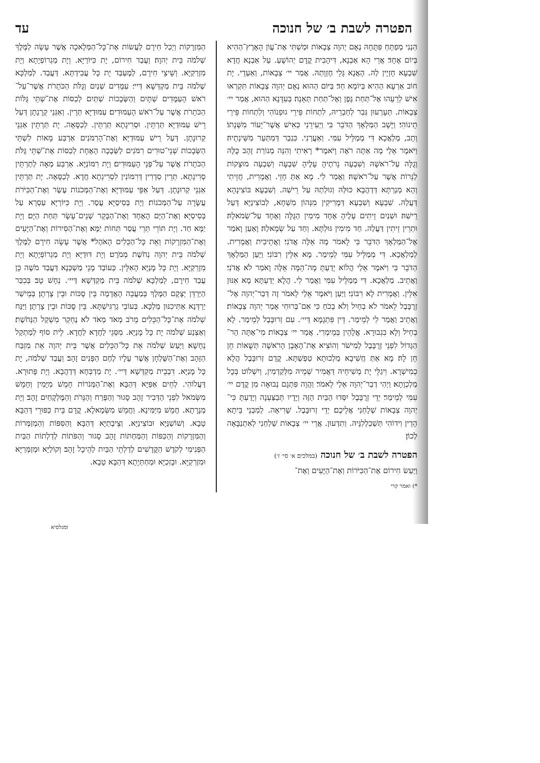הפטרה לשבת ב׳ של חנוכה עד
הִנְנִי מְפַתֵּחַ פִּתֻּחָהּ נְאֻם יְהוָה צְבָאוֹת וּמַשְׁתִּי אֶת־עֲוֹן הָאָרֶץ־הַהִיא בְּיוֹם אֶחָד׃ אֲרֵי הָא אַבְנָא, דִּיהָבִית קֳדָם יְהוֹשֻׁעַ. עַל אַבְנָא חֲדָא שִׁבְעָא חָזְיָין לַהּ. הָאֲנָא גָּלֵי חֶזְוָתַהּ. אֲמַר יי׳ צְבָאוֹת, וְאַעְדֵי. יָת חוֹב אַרְעָא הַהִיא בְּיוֹמָא חַד׃ בַּיּוֹם הַהוּא נְאֻם יְהוָה צְבָאוֹת תִּקְרְאוּ אִישׁ לְרֵעֵהוּ אֶל־תַּחַת גֶּפֶן וְאֶל־תַּחַת תְּאֵנָה׃ בְּעִדָּנָא הַהוּא, אֲמַר יי׳ צְבָאוֹת. תְּעָרְעוּן גְּבַר לְחַבְרֵיהּ, לִתְחוֹת פֵּירֵי גוּפְנוֹהִי וְלִתְחוֹת פֵּירֵי תֵינוֹהִי׃ וַיָּשָׁב הַמַּלְאָךְ הַדֹּבֵר בִּי וַיְעִירֵנִי כְּאִישׁ אֲשֶׁר־יֵעוֹר מִשְּׁנָתוֹ׃ וְתָב, מַלְאֲכָא דִּי מְמַלֵּיל עִמִּי. וְאַעֲרַנִי. כִּגְבַר דְּמִתְּעַר מִשֵּׁינְתֵיהּ׃ וַיֹּאמֶר אֵלַי מָה אַתָּה רֹאֶה וָיֹּאמֶר* רָאִיתִי וְהִנֵּה מְנוֹרַת זָהָב כֻּלָּהּ וְגֻלָּהּ עַל־רֹאשָׁהּ וְשִׁבְעָה נֵרֹתֶיהָ עָלֶיהָ שִׁבְעָה וְשִׁבְעָה מוּצָקוֹת לַנֵּרוֹת אֲשֶׁר עַל־רֹאשָׁהּ׃ וַאֲמַר לִי. מָא אַתְּ חָזֵי. וַאֲמָרִית, חֲזֵיתִי וְהָא מְנַרְתָּא דְּדַהֲבָא כּוּלַּהּ וְגוּלְתַהּ עַל רֵישַׁהּ. וְשִׁבְעָא בּוֹצִינָהָא דְּעֲלַהּ. שִׁבְעָא וְשִׁבְעָא דְּמָרִיקִין מִנְּהוֹן מִשְׁחָא, לְבוֹצִינַיָּא דְּעַל רֵישַׁהּ׃ וּשְׁנַיִם זֵיתִים עָלֶיהָ אֶחָד מִימִין הַגֻּלָּה וְאֶחָד עַל־שְׂמֹאלָהּ׃ וּתְרֵין זֵיתִין דַּעֲלַהּ. חַד מִימִין גּוּלְתָּא. וְחַד עַל שְׂמָאלַהּ׃ וָאַעַן וָאֹמַר אֶל־הַמַּלְאָךְ הַדֹּבֵר בִּי לֵאמֹר מָה אֵלֶּה אֲדֹנִי׃ וַאֲתֵיבִית וַאֲמָרִית. לְמַלְאֲכָא. דִּי מְמַלֵּיל עִמִּי לְמֵימַר. מָא אִלֵּין רִבּוֹנִי׃ וַיַּעַן הַמַּלְאָךְ הַדֹּבֵר בִּי וַיֹּאמֶר אֵלַי הֲלוֹא יָדַעְתָּ מָה־הֵמָּה אֵלֶּה וָאֹמַר לֹא אֲדֹנִי׃ וַאֲתֵיב. מַלְאֲכָא. דִּי מְמַלֵּיל עִמִּי וַאֲמַר לִי. הֲלָא יְדַעְתָּא מָא אִנּוּן אִלֵּין. וַאֲמָרִית לָא רִבּוֹנִי׃ וַיַּעַן וַיֹּאמֶר אֵלַי לֵאמֹר זֶה דְּבַר־יְהוָה אֶל־זְרֻבָּבֶל לֵאמֹר לֹא בְחַיִל וְלֹא בְכֹחַ כִּי אִם־בְּרוּחִי אָמַר יְהוָה צְבָאוֹת׃ וַאֲתֵיב וַאֲמַר לִי לְמֵימַר. דֵּין פִּתְגָמָא דַּיי׳. עִם זְרוּבָּבֶל לְמֵימַר. לָא בְחֵיל וְלָא בִגְבוּרָא. אֱלָהֵין בְּמֵימְרִי. אֲמַר יי׳ צְבָאוֹת׃ מִי־אַתָּה הַר־הַגָּדוֹל לִפְנֵי זְרֻבָּבֶל לְמִישֹׁר וְהוֹצִיא אֶת־הָאֶבֶן הָרֹאשָׁה תְּשֻׁאוֹת חֵן חֵן לָהּ׃ מָא אַתְּ חֲשִׁיבָא מַלְכוּתָא טַפְשְׁתָּא. קֳדָם זְרוּבָּבֶל הֲלָא כְמִישְׁרָא. וִיגַלֵּי יָת מְשִׁיחֵיהּ דַּאֲמִיר שְׁמֵיהּ מִלְּקַדְמִין, וְיִשְׁלוֹט בְּכָל מַלְכְוָתָא׃ וַיְהִי דְבַר־יְהוָה אֵלַי לֵאמֹר׃ וַהֲוָה פִּתְגָם נְבוּאָה מִן קֳדָם יי׳ עִמִּי לְמֵימַר׃ יְדֵי זְרֻבָּבֶל יִסְּדוּ הַבַּיִת הַזֶּה וְיָדָיו תְּבַצַּעְנָה וְיָדַעְתָּ כִּי־יְהוָה צְבָאוֹת שְׁלָחַנִי אֲלֵיכֶם׃ יְדֵי זְרוּבָּבֶל. שָׁרִיאָה. לְמִבְנֵי בֵּיתָא הָדֵין וִידוֹהִי תְּשַׁכְלְלִנֵּיהּ. וְתִדְּעוּן. אֲרֵי יי׳ צְבָאוֹת שַׁלְחַנִי לְאִתְנַבָּאָה לְכוֹן׃
הפטרה לשבת ב׳ של חנוכה (במלכים א׳ סי׳ ז׳)
וַיַּעַשׂ חִירוֹם אֶת־הַכִּיֹּרוֹת וְאֶת־הַיָּעִים וְאֶת־
*) ואמר קרי
הַמִּזְרָקוֹת וַיְכַל חִירָם לַעֲשׂוֹת אֶת־כָּל־הַמְּלָאכָה אֲשֶׁר עָשָׂה לַמֶּלֶךְ שְׁלֹמֹה בֵּית יְהוָה׃ וַעֲבַד חִירוֹם, יָת כִּיּוֹרַיָּא. וְיָת מַגְרוֹפְיָתָא וְיָת מִזְרְקַיָּא. וְשֵׁיצֵי חִירָם, לְמֶעְבַּד יָת כָּל עֲבִידְתָּא. דַּעֲבַד. לְמַלְכָּא שְׁלֹמֹה בֵּית מַקְדְּשָׁא דַּיי׳׃ עַמֻּדִים שְׁנַיִם וְגֻלֹּת הַכֹּתָרֹת אֲשֶׁר־עַל־רֹאשׁ הָעַמֻּדִים שְׁתָּיִם וְהַשְּׂבָכוֹת שְׁתַּיִם לְכַסּוֹת אֶת־שְׁתֵּי גֻּלּוֹת הַכֹּתָרֹת אֲשֶׁר עַל־רֹאשׁ הָעַמּוּדִים׃ עַמּוּדַיָּא תְּרֵין. וְאַגְּנֵי קְרָנָתָן דְּעַל רֵישׁ עַמּוּדַיָּא תַּרְתֵּין. וּסְרִיגָתָא תַּרְתֵּין. לְכַסָּאָה. יָת תַּרְתֵּין אַגְּנֵי קְרוּנָתָן. דְּעַל רֵישׁ עַמּוּדַיָּא׃ וְאֶת־הָרִמֹּנִים אַרְבַּע מֵאוֹת לִשְׁתֵּי הַשְּׂבָכוֹת שְׁנֵי־טוּרִים רִמֹּנִים לַשְּׂבָכָה הָאֶחָת לְכַסּוֹת אֶת־שְׁתֵּי גֻּלֹּת הַכֹּתָרֹת אֲשֶׁר עַל־פְּנֵי הָעַמּוּדִים׃ וְיָת רִמּוֹנַיָּא. אַרְבַּע מְאָה לְתַרְתֵּין סְרִיגָתָא. תְּרֵין סִדְרִין דְּרִמּוֹנִין לִסְרִיגְתָא חֲדָא. לְכַסָּאָה. יָת תַּרְתֵּין אַגְּנֵי קְרוּנָתָן. דְּעַל אַפֵּי עַמּוּדַיָּא׃ וְאֶת־הַמְּכֹנוֹת עֶשֶׂר וְאֶת־הַכִּיֹּרֹת עֲשָׂרָה עַל־הַמְּכֹנוֹת׃ וְיָת בְּסִיסַיָּא עֲסַר. וְיָת כִּיּוֹרַיָּא עַסְרָא עַל בְּסִיסַיָּא׃ וְאֶת־הַיָּם הָאֶחָד וְאֶת־הַבָּקָר שְׁנֵים־עָשָׂר תַּחַת הַיָּם׃ וְיָת יַמָּא חַד. וְיָת תּוֹרֵי תְּרֵי עֲסַר תְּחוֹת יַמָּא׃ וְאֶת־הַסִּירוֹת וְאֶת־הַיָּעִים וְאֶת־הַמִּזְרָקוֹת וְאֵת כָּל־הַכֵּלִים הָאֹהֶל* אֲשֶׁר עָשָׂה חִירָם לַמֶּלֶךְ שְׁלֹמֹה בֵּית יְהוָה נְחֹשֶׁת מְמֹרָט׃ וְיָת דּוּדַיָּא וְיָת מַגְרוֹפְיָתָא וְיָת מִזְרְקַיָּא. וְיָת כָּל מָנַיָּא הָאִלֵּין. כְּעוֹבַד מָנֵי מַשְׁכְּנָא דַּעֲבַד מֹשֶׁה כֵּן עֲבַד חִירָם, לְמַלְכָּא שְׁלֹמֹה בֵּית מַקְדְּשָׁא דַּיי׳. נְחָשׁ טָב׃ בְּכִכַּר הַיַּרְדֵּן יְצָקָם הַמֶּלֶךְ בְּמַעֲבֵה הָאֲדָמָה בֵּין סֻכּוֹת וּבֵין צָרְתָן׃ בְּמֵישַׁר יַרְדְּנָא אַתִּיכִנּוּן מַלְכָּא. בְּעוֹבֵי גַרְגִּישְׁתָּא. בֵּין סֻכּוֹת וּבֵין צָרְתָן׃ וַיַּנַּח שְׁלֹמֹה אֶת־כָּל־הַכֵּלִים מֵרֹב מְאֹד מְאֹד לֹא נֶחְקַר מִשְׁקַל הַנְּחֹשֶׁת׃ וְאַצְנַע שְׁלֹמֹה יָת כָּל מָנַיָּא. מִסְּגֵי לַחֲדָא לַחֲדָא. לֵית סוֹף לְמַתְקַל נְחָשָׁא׃ וַיַּעַשׂ שְׁלֹמֹה אֵת כָּל־הַכֵּלִים אֲשֶׁר בֵּית יְהוָה אֵת מִזְבַּח הַזָּהָב וְאֶת־הַשֻּׁלְחָן אֲשֶׁר עָלָיו לֶחֶם הַפָּנִים זָהָב׃ וַעֲבַד שְׁלֹמֹה, יָת כָּל מָנַיָּא. דִּבְבֵית מַקְדְּשָׁא דַּיי׳. יָת מַדְבְּחָא דְּדַהֲבָא. וְיָת פָּתוּרָא. דַּעֲלוֹהִי. לְחֵים אַפַּיָּא דְּהַבָּא׃ וְאֶת־הַמְּנֹרוֹת חָמֵשׁ מִיָּמִין וְחָמֵשׁ מִשְּׂמֹאל לִפְנֵי הַדְּבִיר זָהָב סָגוּר וְהַפֶּרַח וְהַנֵּרֹת וְהַמֶּלְקָחַיִם זָהָב׃ וְיָת מְנָרָתָא. חֲמֵשׁ מִיַּמִּינָא. וַחֲמֵשׁ מִשְּׂמָאלָא. קֳדָם בֵּית כַּפּוּרֵי דְּהַבָּא טָבָא. וְשׁוֹשַׁנַּיָּא וּבוֹצִינַיָּא. וְצֵיבְתַיָּא דְּהַבָּא׃ וְהַסִּפּוֹת וְהַמְזַמְּרוֹת וְהַמִּזְרָקוֹת וְהַכַּפּוֹת וְהַמַּחְתּוֹת זָהָב סָגוּר וְהַפֹּתוֹת לְדַלְתוֹת הַבַּיִת הַפְּנִימִי לְקֹדֶשׁ הַקֳּדָשִׁים לְדַלְתֵי הַבַּיִת לַהֵיכָל זָהָב׃ וְקוֹלַיָּא וּמְזַמְּרַיָּא וּמִזְרְקַיָּא. וּבָזִכַיָּא וּמַחְתְּיָתָא דְּהַבָּא טָבָא.
ומגלסיא